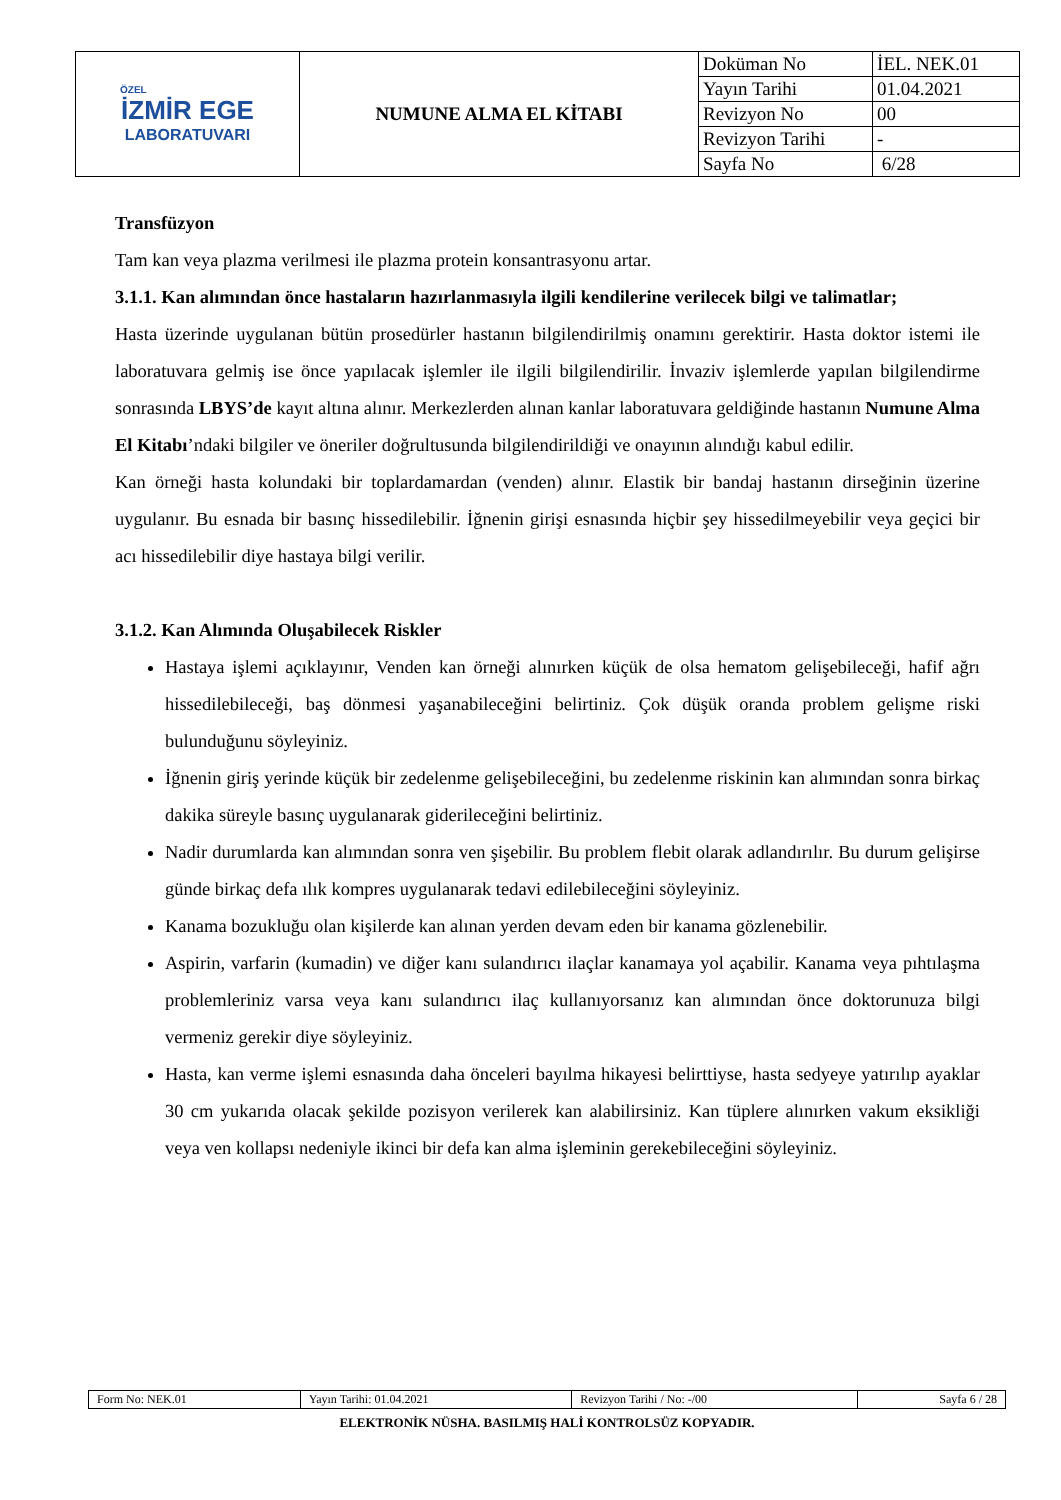| ÖZEL İZMİR EGE LABORATUVARI | NUMUNE ALMA EL KİTABI | Doküman No | İEL. NEK.01 |
| | | Yayın Tarihi | 01.04.2021 |
| | | Revizyon No | 00 |
| | | Revizyon Tarihi | - |
| | | Sayfa No | 6/28 |
Transfüzyon
Tam kan veya plazma verilmesi ile plazma protein konsantrasyonu artar.
3.1.1. Kan alımından önce hastaların hazırlanmasıyla ilgili kendilerine verilecek bilgi ve talimatlar;
Hasta üzerinde uygulanan bütün prosedürler hastanın bilgilendirilmiş onamını gerektirir. Hasta doktor istemi ile laboratuvara gelmiş ise önce yapılacak işlemler ile ilgili bilgilendirilir. İnvaziv işlemlerde yapılan bilgilendirme sonrasında LBYS’de kayıt altına alınır. Merkezlerden alınan kanlar laboratuvara geldiğinde hastanın Numune Alma El Kitabı’ndaki bilgiler ve öneriler doğrultusunda bilgilendirildiği ve onayının alındığı kabul edilir.
Kan örneği hasta kolundaki bir toplardamardan (venden) alınır. Elastik bir bandaj hastanın dirseğinin üzerine uygulanır. Bu esnada bir basınç hissedilebilir. İğnenin girişi esnasında hiçbir şey hissedilmeyebilir veya geçici bir acı hissedilebilir diye hastaya bilgi verilir.
3.1.2. Kan Alımında Oluşabilecek Riskler
Hastaya işlemi açıklayınır, Venden kan örneği alınırken küçük de olsa hematom gelişebileceği, hafif ağrı hissedilebileceği, baş dönmesi yaşanabileceğini belirtiniz. Çok düşük oranda problem gelişme riski bulunduğunu söyleyiniz.
İğnenin giriş yerinde küçük bir zedelenme gelişebileceğini, bu zedelenme riskinin kan alımından sonra birkaç dakika süreyle basınç uygulanarak giderileceğini belirtiniz.
Nadir durumlarda kan alımından sonra ven şişebilir. Bu problem flebit olarak adlandırılır. Bu durum gelişirse günde birkaç defa ılık kompres uygulanarak tedavi edilebileceğini söyleyiniz.
Kanama bozukluğu olan kişilerde kan alınan yerden devam eden bir kanama gözlenebilir.
Aspirin, varfarin (kumadin) ve diğer kanı sulandırıcı ilaçlar kanamaya yol açabilir. Kanama veya pıhtılaşma problemleriniz varsa veya kanı sulandırıcı ilaç kullanıyorsanız kan alımından önce doktorunuza bilgi vermeniz gerekir diye söyleyiniz.
Hasta, kan verme işlemi esnasında daha önceleri bayılma hikayesi belirttiyse, hasta sedyeye yatırılıp ayaklar 30 cm yukarıda olacak şekilde pozisyon verilerek kan alabilirsiniz. Kan tüplere alınırken vakum eksikliği veya ven kollapsı nedeniyle ikinci bir defa kan alma işleminin gerekebileceğini söyleyiniz.
| Form No: NEK.01 | Yayın Tarihi: 01.04.2021 | Revizyon Tarihi / No: -/00 | Sayfa 6 / 28 |
ELEKTRONİK NÜSHA. BASILMIŞ HALİ KONTROLSÜZ KOPYADIR.